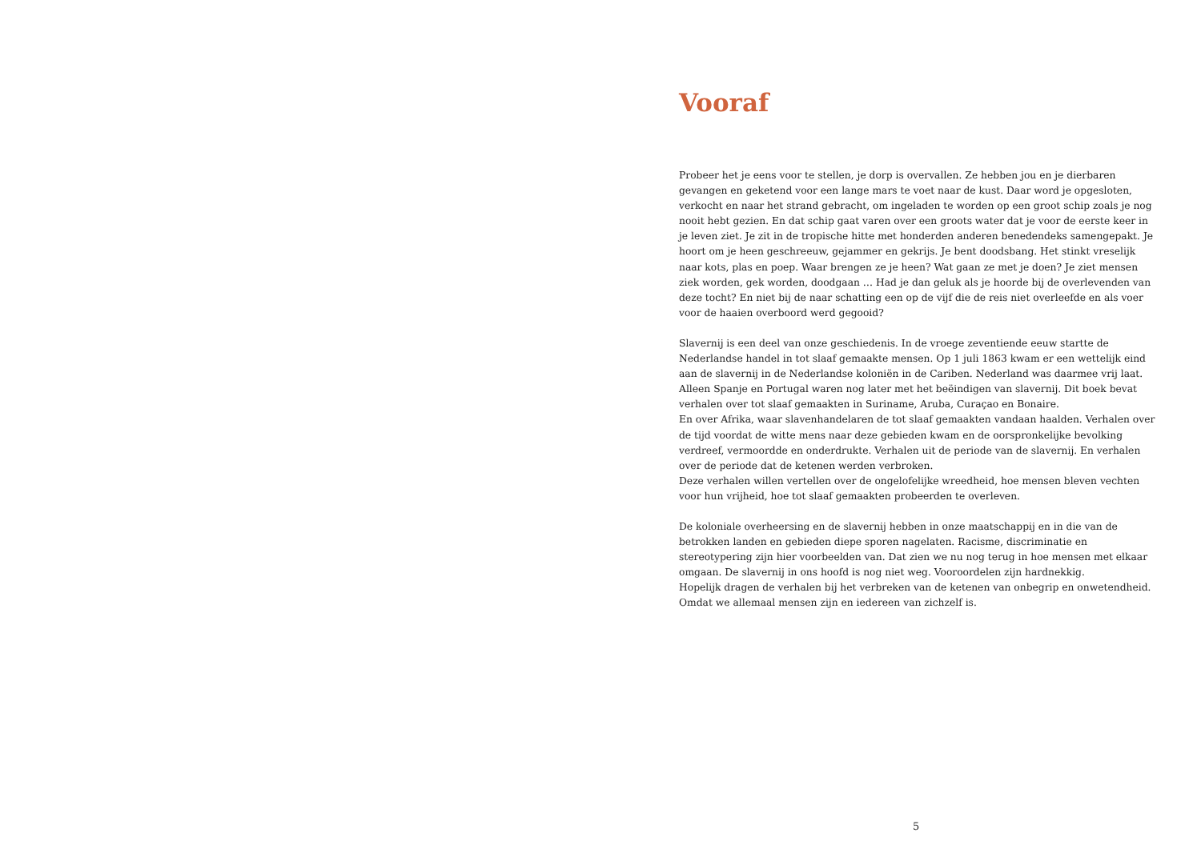Vooraf
Probeer het je eens voor te stellen, je dorp is overvallen. Ze hebben jou en je dierbaren gevangen en geketend voor een lange mars te voet naar de kust. Daar word je opgesloten, verkocht en naar het strand gebracht, om ingeladen te worden op een groot schip zoals je nog nooit hebt gezien. En dat schip gaat varen over een groots water dat je voor de eerste keer in je leven ziet. Je zit in de tropische hitte met honderden anderen benedendeks samengepakt. Je hoort om je heen geschreeuw, gejammer en gekrijs. Je bent doodsbang. Het stinkt vreselijk naar kots, plas en poep. Waar brengen ze je heen? Wat gaan ze met je doen? Je ziet mensen ziek worden, gek worden, doodgaan … Had je dan geluk als je hoorde bij de overlevenden van deze tocht? En niet bij de naar schatting een op de vijf die de reis niet overleefde en als voer voor de haaien overboord werd gegooid?
Slavernij is een deel van onze geschiedenis. In de vroege zeventiende eeuw startte de Nederlandse handel in tot slaaf gemaakte mensen. Op 1 juli 1863 kwam er een wettelijk eind aan de slavernij in de Nederlandse koloniën in de Cariben. Nederland was daarmee vrij laat. Alleen Spanje en Portugal waren nog later met het beëindigen van slavernij. Dit boek bevat verhalen over tot slaaf gemaakten in Suriname, Aruba, Curaçao en Bonaire.
En over Afrika, waar slavenhandelaren de tot slaaf gemaakten vandaan haalden. Verhalen over de tijd voordat de witte mens naar deze gebieden kwam en de oorspronkelijke bevolking verdreef, vermoordde en onderdrukte. Verhalen uit de periode van de slavernij. En verhalen over de periode dat de ketenen werden verbroken.
Deze verhalen willen vertellen over de ongelofelijke wreedheid, hoe mensen bleven vechten voor hun vrijheid, hoe tot slaaf gemaakten probeerden te overleven.
De koloniale overheersing en de slavernij hebben in onze maatschappij en in die van de betrokken landen en gebieden diepe sporen nagelaten. Racisme, discriminatie en stereotypering zijn hier voorbeelden van. Dat zien we nu nog terug in hoe mensen met elkaar omgaan. De slavernij in ons hoofd is nog niet weg. Vooroordelen zijn hardnekkig.
Hopelijk dragen de verhalen bij het verbreken van de ketenen van onbegrip en onwetendheid. Omdat we allemaal mensen zijn en iedereen van zichzelf is.
5